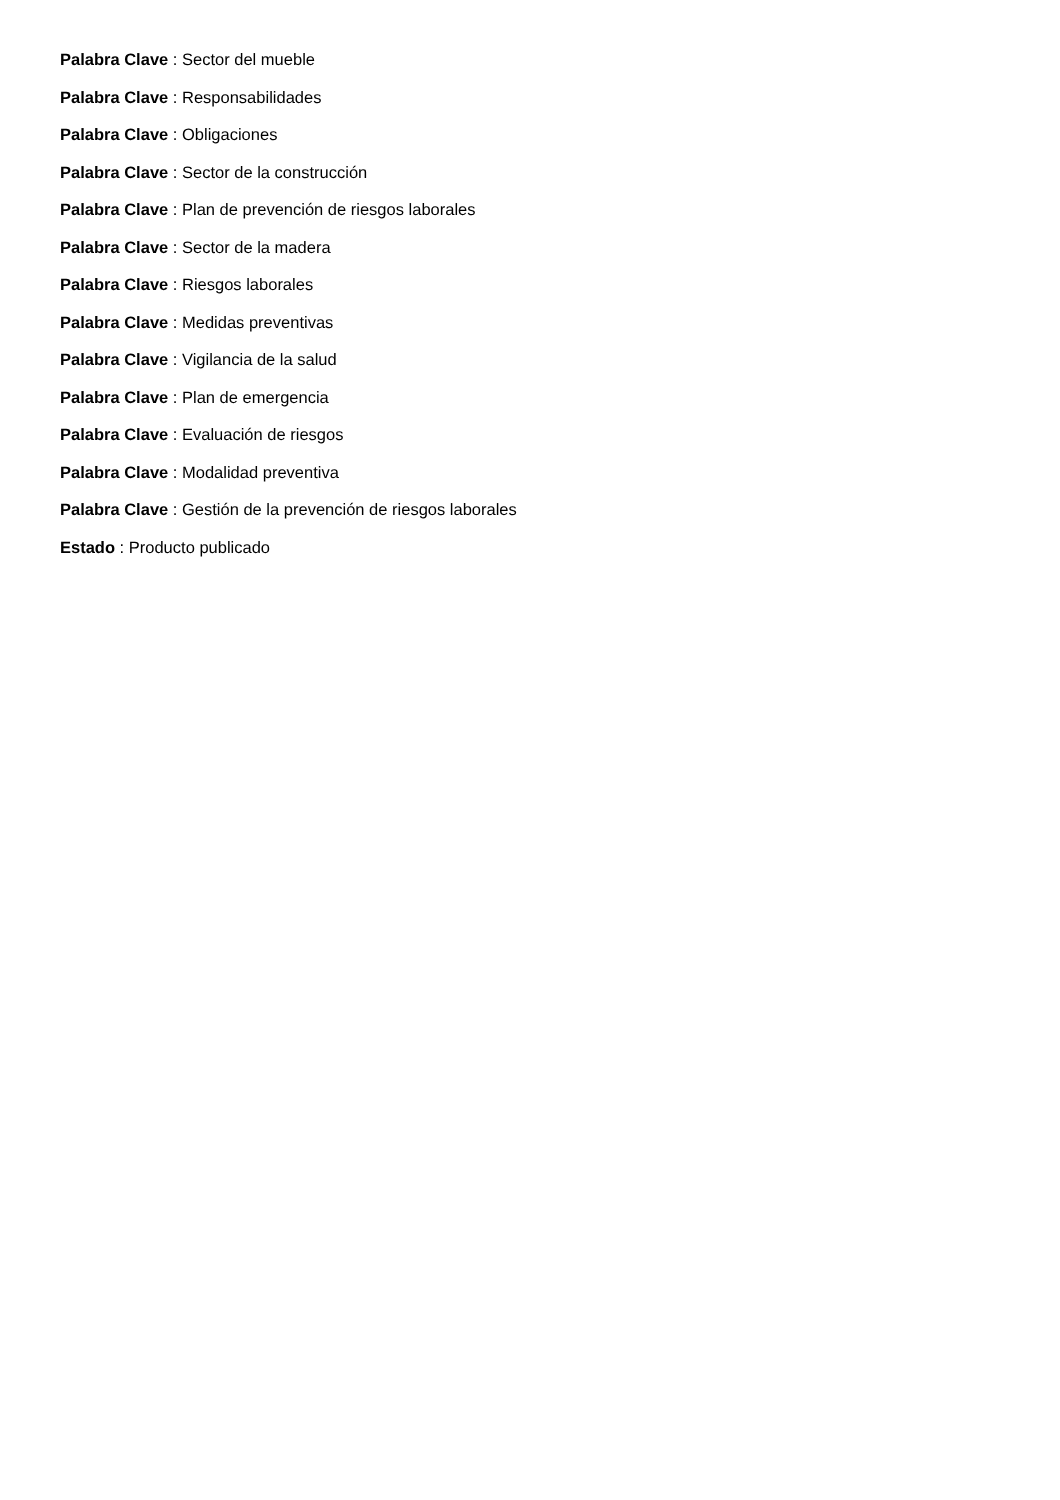Palabra Clave : Sector del mueble
Palabra Clave : Responsabilidades
Palabra Clave : Obligaciones
Palabra Clave : Sector de la construcción
Palabra Clave : Plan de prevención de riesgos laborales
Palabra Clave : Sector de la madera
Palabra Clave : Riesgos laborales
Palabra Clave : Medidas preventivas
Palabra Clave : Vigilancia de la salud
Palabra Clave : Plan de emergencia
Palabra Clave : Evaluación de riesgos
Palabra Clave : Modalidad preventiva
Palabra Clave : Gestión de la prevención de riesgos laborales
Estado : Producto publicado